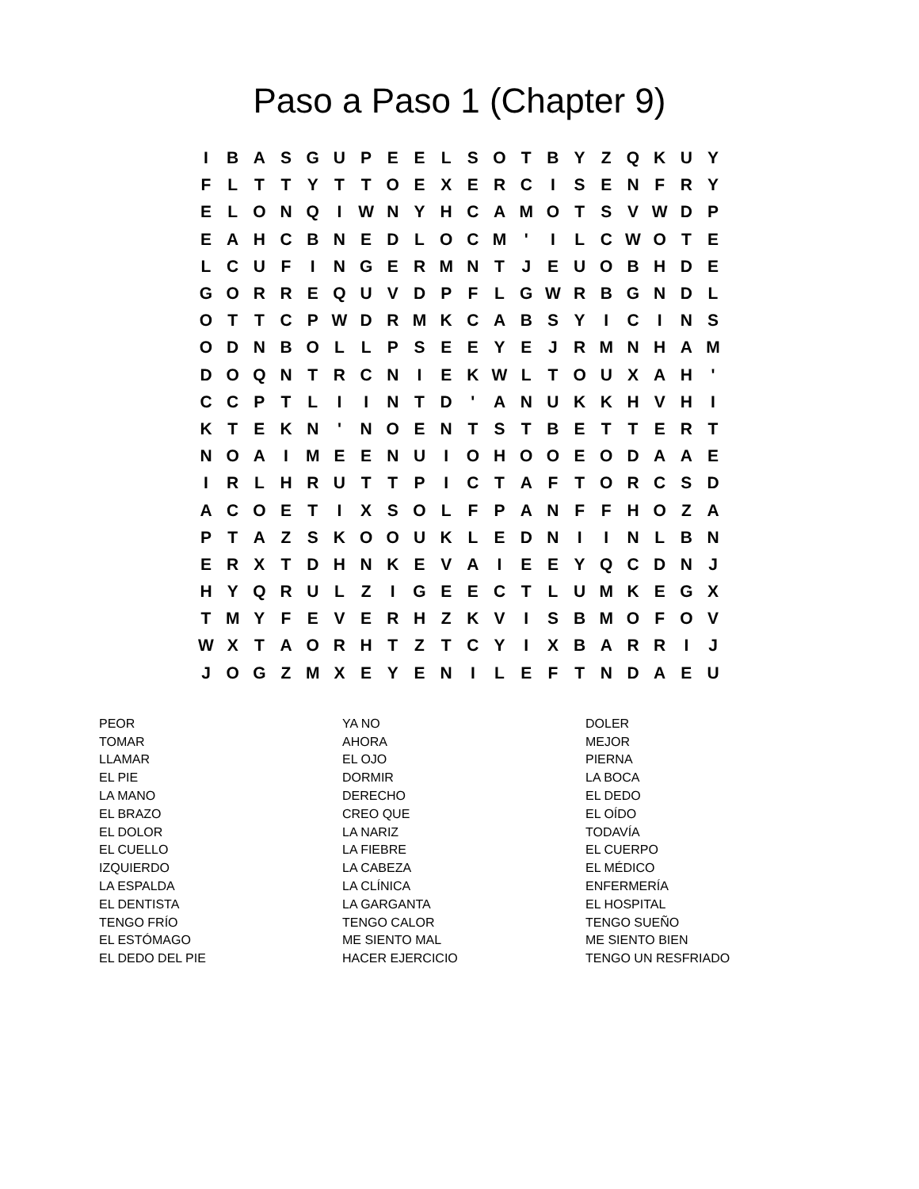Paso a Paso 1 (Chapter 9)
| I | B | A | S | G | U | P | E | E | L | S | O | T | B | Y | Z | Q | K | U | Y |
| F | L | T | T | Y | T | T | O | E | X | E | R | C | I | S | E | N | F | R | Y |
| E | L | O | N | Q | I | W | N | Y | H | C | A | M | O | T | S | V | W | D | P |
| E | A | H | C | B | N | E | D | L | O | C | M | ' | I | L | C | W | O | T | E |
| L | C | U | F | I | N | G | E | R | M | N | T | J | E | U | O | B | H | D | E |
| G | O | R | R | E | Q | U | V | D | P | F | L | G | W | R | B | G | N | D | L |
| O | T | T | C | P | W | D | R | M | K | C | A | B | S | Y | I | C | I | N | S |
| O | D | N | B | O | L | L | P | S | E | E | Y | E | J | R | M | N | H | A | M |
| D | O | Q | N | T | R | C | N | I | E | K | W | L | T | O | U | X | A | H | ' |
| C | C | P | T | L | I | I | N | T | D | ' | A | N | U | K | K | H | V | H | I |
| K | T | E | K | N | ' | N | O | E | N | T | S | T | B | E | T | T | E | R | T |
| N | O | A | I | M | E | E | N | U | I | O | H | O | O | E | O | D | A | A | E |
| I | R | L | H | R | U | T | T | P | I | C | T | A | F | T | O | R | C | S | D |
| A | C | O | E | T | I | X | S | O | L | F | P | A | N | F | F | H | O | Z | A |
| P | T | A | Z | S | K | O | O | U | K | L | E | D | N | I | I | N | L | B | N |
| E | R | X | T | D | H | N | K | E | V | A | I | E | E | Y | Q | C | D | N | J |
| H | Y | Q | R | U | L | Z | I | G | E | E | C | T | L | U | M | K | E | G | X |
| T | M | Y | F | E | V | E | R | H | Z | K | V | I | S | B | M | O | F | O | V |
| W | X | T | A | O | R | H | T | Z | T | C | Y | I | X | B | A | R | R | I | J |
| J | O | G | Z | M | X | E | Y | E | N | I | L | E | F | T | N | D | A | E | U |
PEOR
TOMAR
LLAMAR
EL PIE
LA MANO
EL BRAZO
EL DOLOR
EL CUELLO
IZQUIERDO
LA ESPALDA
EL DENTISTA
TENGO FRÍO
EL ESTÓMAGO
EL DEDO DEL PIE
YA NO
AHORA
EL OJO
DORMIR
DERECHO
CREO QUE
LA NARIZ
LA FIEBRE
LA CABEZA
LA CLÍNICA
LA GARGANTA
TENGO CALOR
ME SIENTO MAL
HACER EJERCICIO
DOLER
MEJOR
PIERNA
LA BOCA
EL DEDO
EL OÍDO
TODAVÍA
EL CUERPO
EL MÉDICO
ENFERMERÍA
EL HOSPITAL
TENGO SUEÑO
ME SIENTO BIEN
TENGO UN RESFRIADO